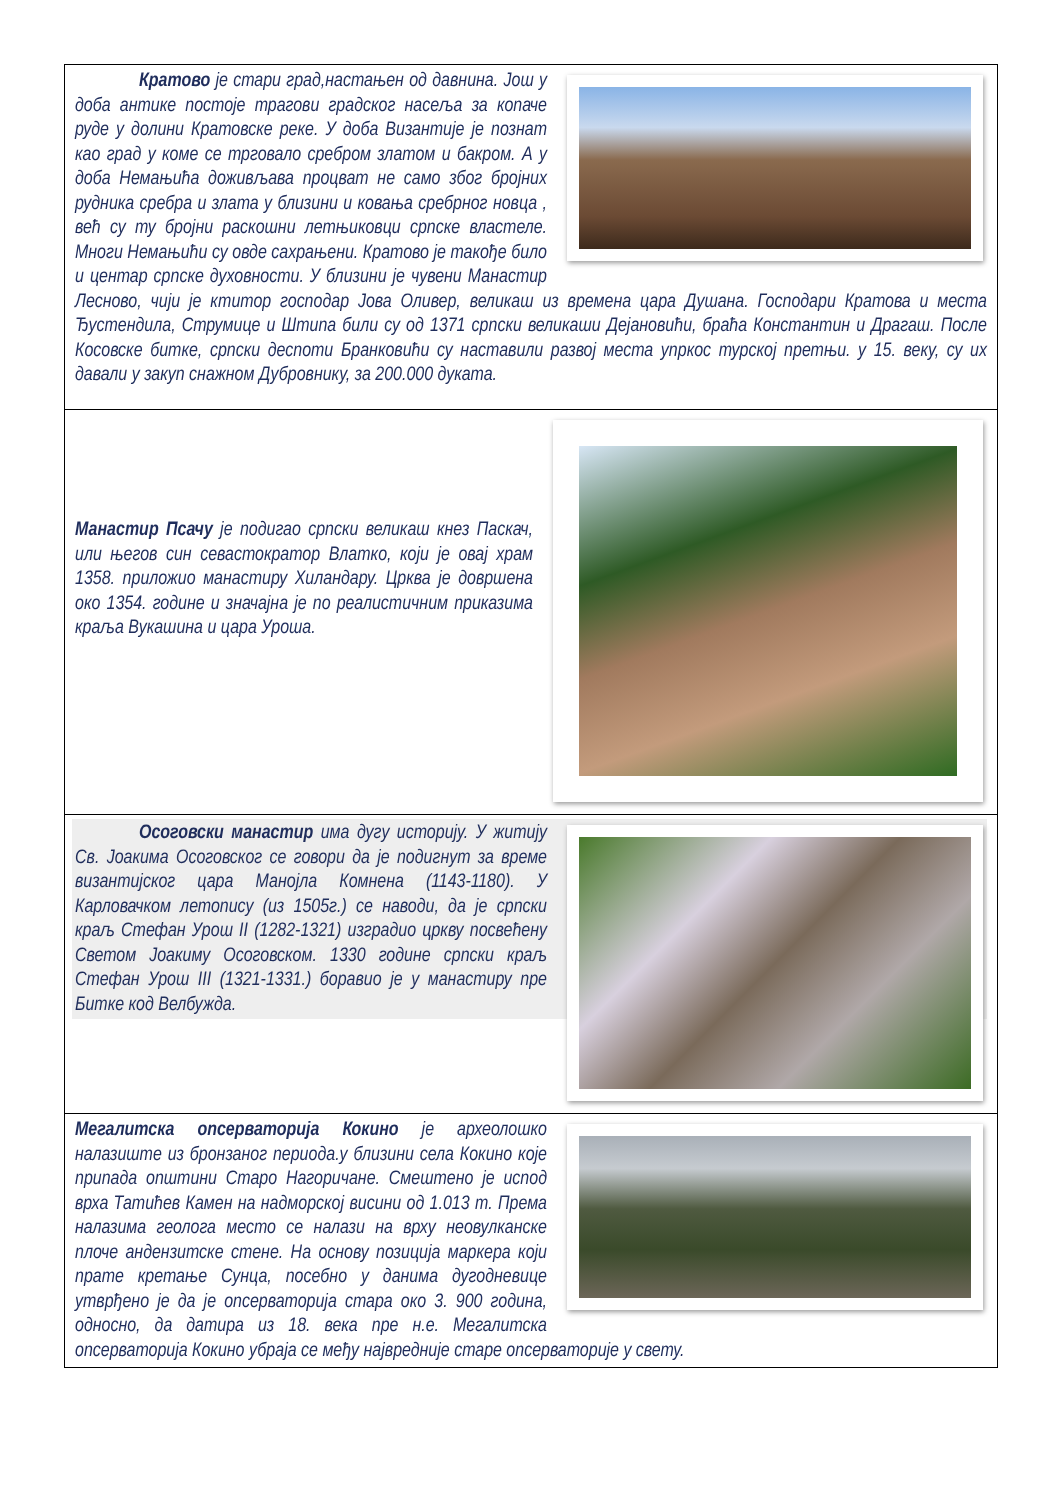Кратово је стари град,настањен од давнина. Још у доба антике постоје трагови градског насеља за копаче руде у долини Кратовске реке. У доба Византије је познат као град у коме се трговало сребром златом и бакром. А у доба Немањића доживљава процват не само због бројних рудника сребра и злата у близини и ковања сребрног новца , већ су ту бројни раскошни летњиковци српске властеле. Многи Немањићи су овде сахрањени. Кратово је такође било и центар српске духовности. У близини је чувени Манастир Лесново, чији је ктитор господар Јова Оливер, великаш из времена цара Душана. Господари Кратова и места Ђустендила, Струмице и Штипа били су од 1371 српски великаши Дејановићи, браћа Константин и Драгаш. После Косовске битке, српски деспоти Бранковићи су наставили развој места упркос турској претњи. у 15. веку, су их давали у закуп снажном Дубровнику, за 200.000 дуката.
Манастир Псачу је подигао српски великаш кнез Паскач, или његов син севастократор Влатко, који је овај храм 1358. приложио манастиру Хиландару. Црква је довршена око 1354. године и значајна је по реалистичним приказима краља Вукашина и цара Уроша.
Осоговски манастир има дугу историју. У житију Св. Јоакима Осоговског се говори да је подигнут за време византијског цара Манојла Комнена (1143-1180). У Карловачком летопису (из 1505г.) се наводи, да је српски краљ Стефан Урош II (1282-1321) изградио цркву посвећену Светом Јоакиму Осоговском. 1330 године српски краљ Стефан Урош III (1321-1331.) боравио је у манастиру пре Битке код Велбужда.
Мегалитска опсерваторија Кокино је археолошко налазиште из бронзаног периода.у близини села Кокино које припада општини Старо Нагоричане. Смештено је испод врха Татићев Камен на надморској висини од 1.013 m. Према налазима геолога место се налази на врху неовулканске плоче андензитске стене. На основу позиција маркера који прате кретање Сунца, посебно у данима дугодневице утврђено је да је опсерваторија стара око 3. 900 година, односно, да датира из 18. века пре н.е. Мегалитска опсерваторија Кокино убраја се међу највредније старе опсерваторије у свету.